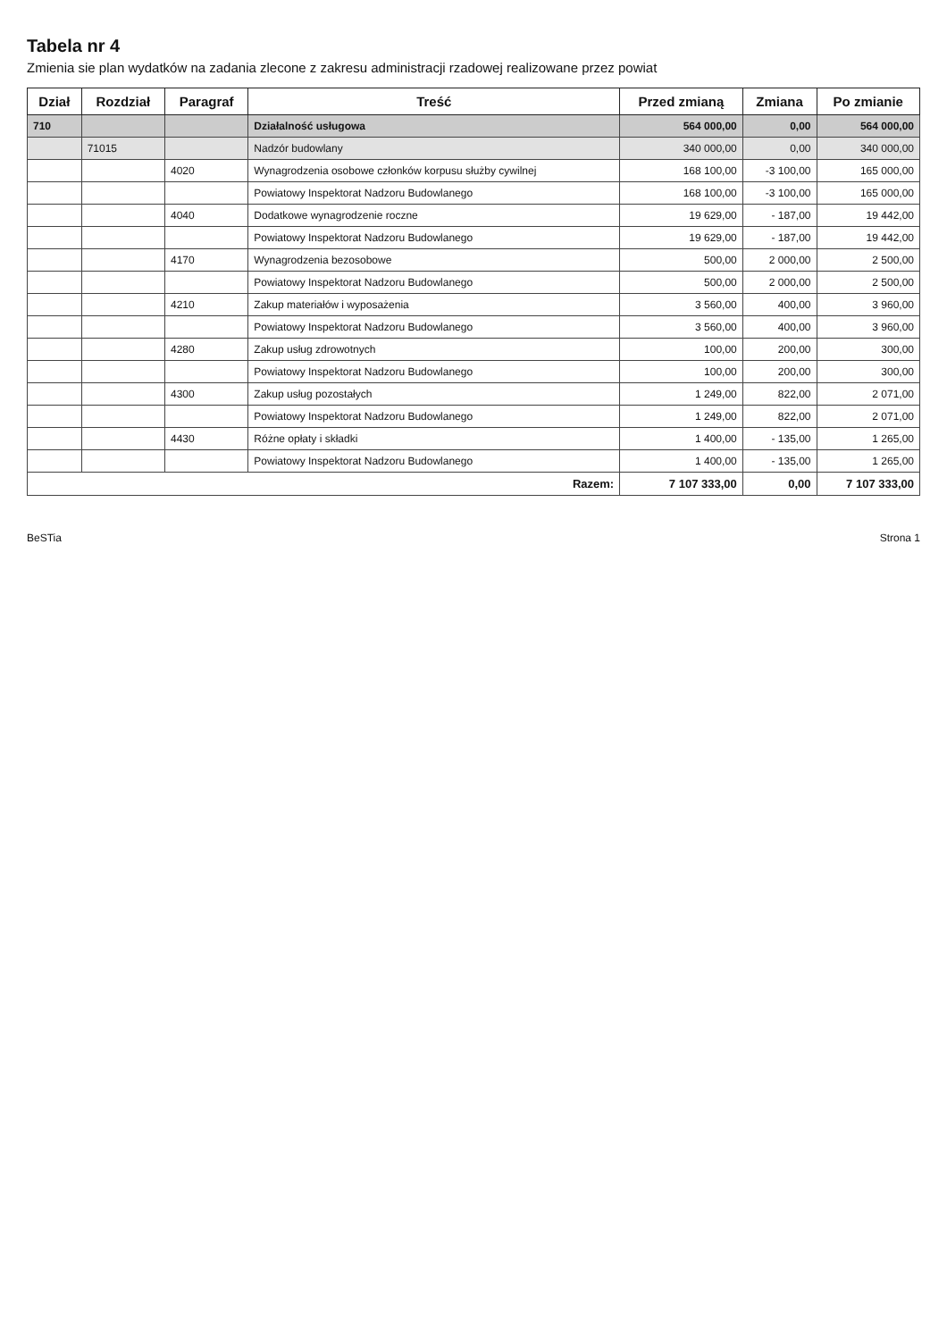Tabela nr 4
Zmienia sie plan wydatków na zadania zlecone z zakresu administracji rzadowej realizowane przez powiat
| Dział | Rozdział | Paragraf | Treść | Przed zmianą | Zmiana | Po zmianie |
| --- | --- | --- | --- | --- | --- | --- |
| 710 | | | Działalność usługowa | 564 000,00 | 0,00 | 564 000,00 |
| | 71015 | | Nadzór budowlany | 340 000,00 | 0,00 | 340 000,00 |
| | | 4020 | Wynagrodzenia osobowe członków korpusu służby cywilnej | 168 100,00 | -3 100,00 | 165 000,00 |
| | | | Powiatowy Inspektorat Nadzoru Budowlanego | 168 100,00 | -3 100,00 | 165 000,00 |
| | | 4040 | Dodatkowe wynagrodzenie roczne | 19 629,00 | - 187,00 | 19 442,00 |
| | | | Powiatowy Inspektorat Nadzoru Budowlanego | 19 629,00 | - 187,00 | 19 442,00 |
| | | 4170 | Wynagrodzenia bezosobowe | 500,00 | 2 000,00 | 2 500,00 |
| | | | Powiatowy Inspektorat Nadzoru Budowlanego | 500,00 | 2 000,00 | 2 500,00 |
| | | 4210 | Zakup materiałów i wyposażenia | 3 560,00 | 400,00 | 3 960,00 |
| | | | Powiatowy Inspektorat Nadzoru Budowlanego | 3 560,00 | 400,00 | 3 960,00 |
| | | 4280 | Zakup usług zdrowotnych | 100,00 | 200,00 | 300,00 |
| | | | Powiatowy Inspektorat Nadzoru Budowlanego | 100,00 | 200,00 | 300,00 |
| | | 4300 | Zakup usług pozostałych | 1 249,00 | 822,00 | 2 071,00 |
| | | | Powiatowy Inspektorat Nadzoru Budowlanego | 1 249,00 | 822,00 | 2 071,00 |
| | | 4430 | Różne opłaty i składki | 1 400,00 | - 135,00 | 1 265,00 |
| | | | Powiatowy Inspektorat Nadzoru Budowlanego | 1 400,00 | - 135,00 | 1 265,00 |
| Razem: | | | | 7 107 333,00 | 0,00 | 7 107 333,00 |
BeSTia Strona 1